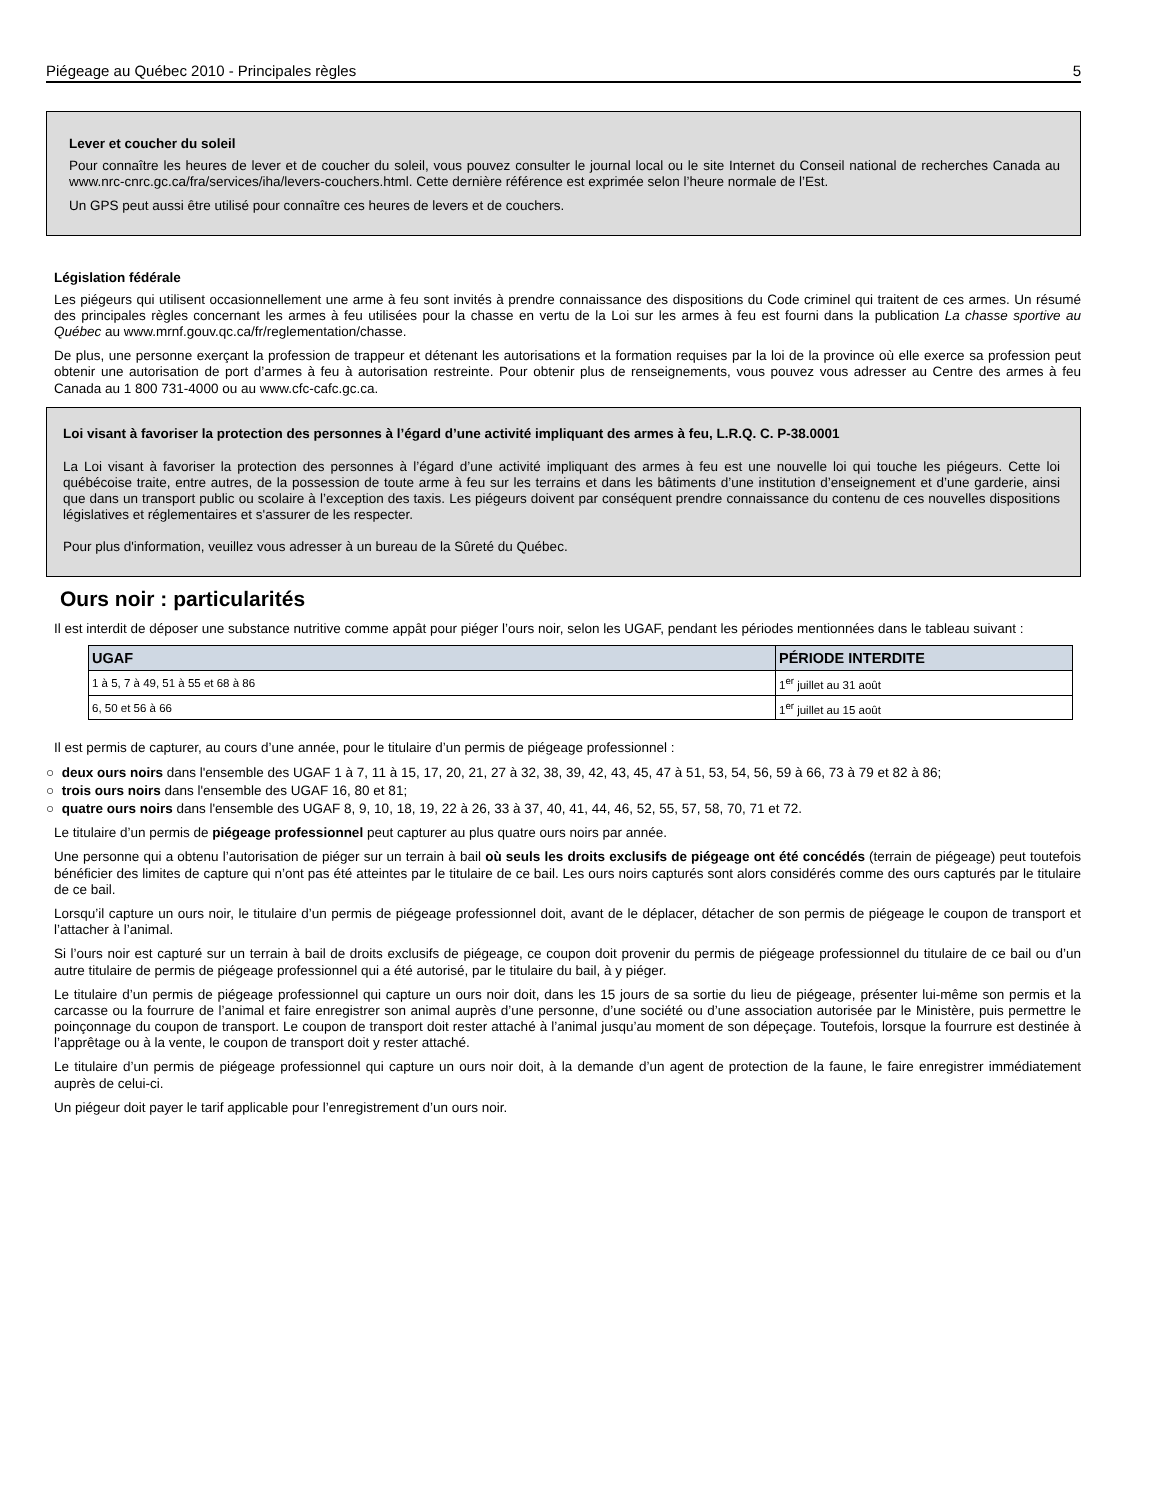Piégeage au Québec 2010 - Principales règles 5
Lever et coucher du soleil
Pour connaître les heures de lever et de coucher du soleil, vous pouvez consulter le journal local ou le site Internet du Conseil national de recherches Canada au www.nrc-cnrc.gc.ca/fra/services/iha/levers-couchers.html. Cette dernière référence est exprimée selon l’heure normale de l’Est.
Un GPS peut aussi être utilisé pour connaître ces heures de levers et de couchers.
Législation fédérale
Les piégeurs qui utilisent occasionnellement une arme à feu sont invités à prendre connaissance des dispositions du Code criminel qui traitent de ces armes. Un résumé des principales règles concernant les armes à feu utilisées pour la chasse en vertu de la Loi sur les armes à feu est fourni dans la publication La chasse sportive au Québec au www.mrnf.gouv.qc.ca/fr/reglementation/chasse.
De plus, une personne exerçant la profession de trappeur et détenant les autorisations et la formation requises par la loi de la province où elle exerce sa profession peut obtenir une autorisation de port d’armes à feu à autorisation restreinte. Pour obtenir plus de renseignements, vous pouvez vous adresser au Centre des armes à feu Canada au 1 800 731-4000 ou au www.cfc-cafc.gc.ca.
Loi visant à favoriser la protection des personnes à l’égard d’une activité impliquant des armes à feu, L.R.Q. C. P-38.0001
La Loi visant à favoriser la protection des personnes à l’égard d’une activité impliquant des armes à feu est une nouvelle loi qui touche les piégeurs. Cette loi québécoise traite, entre autres, de la possession de toute arme à feu sur les terrains et dans les bâtiments d’une institution d’enseignement et d’une garderie, ainsi que dans un transport public ou scolaire à l’exception des taxis. Les piégeurs doivent par conséquent prendre connaissance du contenu de ces nouvelles dispositions législatives et réglementaires et s'assurer de les respecter.
Pour plus d'information, veuillez vous adresser à un bureau de la Sûreté du Québec.
Ours noir : particularités
Il est interdit de déposer une substance nutritive comme appât pour piéger l’ours noir, selon les UGAF, pendant les périodes mentionnées dans le tableau suivant :
| UGAF | PÉRIODE INTERDITE |
| --- | --- |
| 1 à 5, 7 à 49, 51 à 55 et 68 à 86 | 1<sup>er</sup> juillet au 31 août |
| 6, 50 et 56 à 66 | 1<sup>er</sup> juillet au 15 août |
Il est permis de capturer, au cours d’une année, pour le titulaire d’un permis de piégeage professionnel :
○ deux ours noirs dans l'ensemble des UGAF 1 à 7, 11 à 15, 17, 20, 21, 27 à 32, 38, 39, 42, 43, 45, 47 à 51, 53, 54, 56, 59 à 66, 73 à 79 et 82 à 86;
○ trois ours noirs dans l'ensemble des UGAF 16, 80 et 81;
○ quatre ours noirs dans l'ensemble des UGAF 8, 9, 10, 18, 19, 22 à 26, 33 à 37, 40, 41, 44, 46, 52, 55, 57, 58, 70, 71 et 72.
Le titulaire d’un permis de piégeage professionnel peut capturer au plus quatre ours noirs par année.
Une personne qui a obtenu l’autorisation de piéger sur un terrain à bail où seuls les droits exclusifs de piégeage ont été concédés (terrain de piégeage) peut toutefois bénéficier des limites de capture qui n’ont pas été atteintes par le titulaire de ce bail. Les ours noirs capturés sont alors considérés comme des ours capturés par le titulaire de ce bail.
Lorsqu’il capture un ours noir, le titulaire d’un permis de piégeage professionnel doit, avant de le déplacer, détacher de son permis de piégeage le coupon de transport et l’attacher à l’animal.
Si l’ours noir est capturé sur un terrain à bail de droits exclusifs de piégeage, ce coupon doit provenir du permis de piégeage professionnel du titulaire de ce bail ou d’un autre titulaire de permis de piégeage professionnel qui a été autorisé, par le titulaire du bail, à y piéger.
Le titulaire d’un permis de piégeage professionnel qui capture un ours noir doit, dans les 15 jours de sa sortie du lieu de piégeage, présenter lui-même son permis et la carcasse ou la fourrure de l’animal et faire enregistrer son animal auprès d’une personne, d’une société ou d’une association autorisée par le Ministère, puis permettre le poinçonnage du coupon de transport. Le coupon de transport doit rester attaché à l’animal jusqu’au moment de son dépeçage. Toutefois, lorsque la fourrure est destinée à l’apprêtage ou à la vente, le coupon de transport doit y rester attaché.
Le titulaire d’un permis de piégeage professionnel qui capture un ours noir doit, à la demande d’un agent de protection de la faune, le faire enregistrer immédiatement auprès de celui-ci.
Un piégeur doit payer le tarif applicable pour l’enregistrement d’un ours noir.